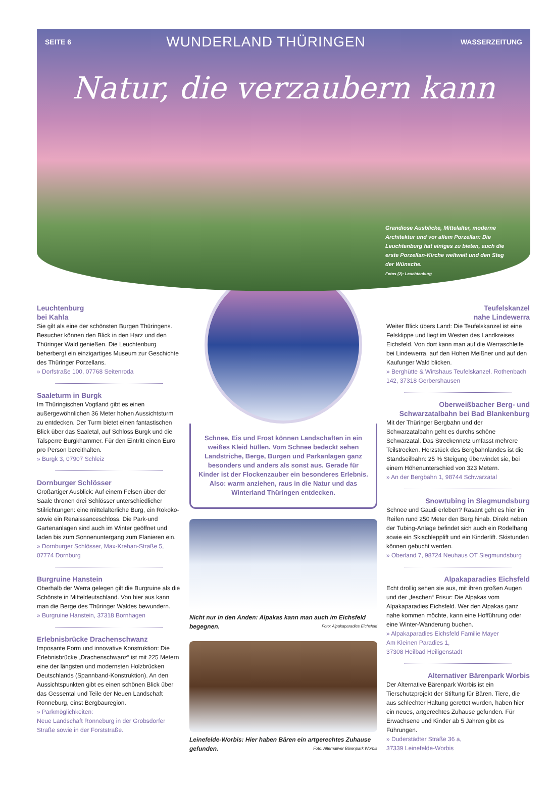SEITE 6 WUNDERLAND THÜRINGEN WASSERZEITUNG
Natur, die verzaubern kann
Grandiose Ausblicke, Mittelalter, moderne Architektur und vor allem Porzellan: Die Leuchtenburg hat einiges zu bieten, auch die erste Porzellan-Kirche weltweit und den Steg der Wünsche.
Fotos (2): Leuchtenburg
Leuchtenburg
bei Kahla
Sie gilt als eine der schönsten Burgen Thüringens. Besucher können den Blick in den Harz und den Thüringer Wald genießen. Die Leuchtenburg beherbergt ein einzigartiges Museum zur Geschichte des Thüringer Porzellans.
» Dorfstraße 100, 07768 Seitenroda
Saaleturm in Burgk
Im Thüringischen Vogtland gibt es einen außergewöhnlichen 36 Meter hohen Aussichtsturm zu entdecken. Der Turm bietet einen fantastischen Blick über das Saaletal, auf Schloss Burgk und die Talsperre Burgkhammer. Für den Eintritt einen Euro pro Person bereithalten.
» Burgk 3, 07907 Schleiz
Dornburger Schlösser
Großartiger Ausblick: Auf einem Felsen über der Saale thronen drei Schlösser unterschiedlicher Stilrichtungen: eine mittelalterliche Burg, ein Rokoko- sowie ein Renaissanceschloss. Die Park-und Gartenanlagen sind auch im Winter geöffnet und laden bis zum Sonnenuntergang zum Flanieren ein.
» Dornburger Schlösser, Max-Krehan-Straße 5, 07774 Dornburg
Burgruine Hanstein
Oberhalb der Werra gelegen gilt die Burgruine als die Schönste in Mitteldeutschland. Von hier aus kann man die Berge des Thüringer Waldes bewundern.
» Burgruine Hanstein, 37318 Bornhagen
Erlebnisbrücke Drachenschwanz
Imposante Form und innovative Konstruktion: Die Erlebnisbrücke „Drachenschwanz“ ist mit 225 Metern eine der längsten und modernsten Holzbrücken Deutschlands (Spannband-Konstruktion). An den Aussichtspunkten gibt es einen schönen Blick über das Gessental und Teile der Neuen Landschaft Ronneburg, einst Bergbauregion.
» Parkmöglichkeiten:
Neue Landschaft Ronneburg in der Grobsdorfer Straße sowie in der Forststraße.
Schnee, Eis und Frost können Landschaften in ein weißes Kleid hüllen. Vom Schnee bedeckt sehen Landstriche, Berge, Burgen und Parkanlagen ganz besonders und anders als sonst aus. Gerade für Kinder ist der Flockenzauber ein besonderes Erlebnis. Also: warm anziehen, raus in die Natur und das Winterland Thüringen entdecken.
Nicht nur in den Anden: Alpakas kann man auch im Eichsfeld begegnen. Foto: Alpakaparadies Eichsfeld
Leinefelde-Worbis: Hier haben Bären ein artgerechtes Zuhause gefunden. Foto: Alternativer Bärenpark Worbis
Teufelskanzel
nahe Lindewerra
Weiter Blick übers Land: Die Teufelskanzel ist eine Felsklippe und liegt im Westen des Landkreises Eichsfeld. Von dort kann man auf die Werraschleife bei Lindewerra, auf den Hohen Meißner und auf den Kaufunger Wald blicken.
» Berghütte & Wirtshaus Teufelskanzel. Rothenbach 142, 37318 Gerbershausen
Oberweißbacher Berg- und Schwarzatalbahn bei Bad Blankenburg
Mit der Thüringer Bergbahn und der Schwarzatalbahn geht es durchs schöne Schwarzatal. Das Streckennetz umfasst mehrere Teilstrecken. Herzstück des Bergbahnlandes ist die Standseilbahn: 25 % Steigung überwindet sie, bei einem Höhenunterschied von 323 Metern.
» An der Bergbahn 1, 98744 Schwarzatal
Snowtubing in Siegmundsburg
Schnee und Gaudi erleben? Rasant geht es hier im Reifen rund 250 Meter den Berg hinab. Direkt neben der Tubing-Anlage befindet sich auch ein Rodelhang sowie ein Skischlepplift und ein Kinderlift. Skistunden können gebucht werden.
» Oberland 7, 98724 Neuhaus OT Siegmundsburg
Alpakaparadies Eichsfeld
Echt drollig sehen sie aus, mit ihren großen Augen und der „feschen“ Frisur: Die Alpakas vom Alpakaparadies Eichsfeld. Wer den Alpakas ganz nahe kommen möchte, kann eine Hofführung oder eine Winter-Wanderung buchen.
» Alpakaparadies Eichsfeld Familie Mayer
Am Kleinen Paradies 1,
37308 Heilbad Heiligenstadt
Alternativer Bärenpark Worbis
Der Alternative Bärenpark Worbis ist ein Tierschutzprojekt der Stiftung für Bären. Tiere, die aus schlechter Haltung gerettet wurden, haben hier ein neues, artgerechtes Zuhause gefunden. Für Erwachsene und Kinder ab 5 Jahren gibt es Führungen.
» Duderstädter Straße 36 a,
37339 Leinefelde-Worbis